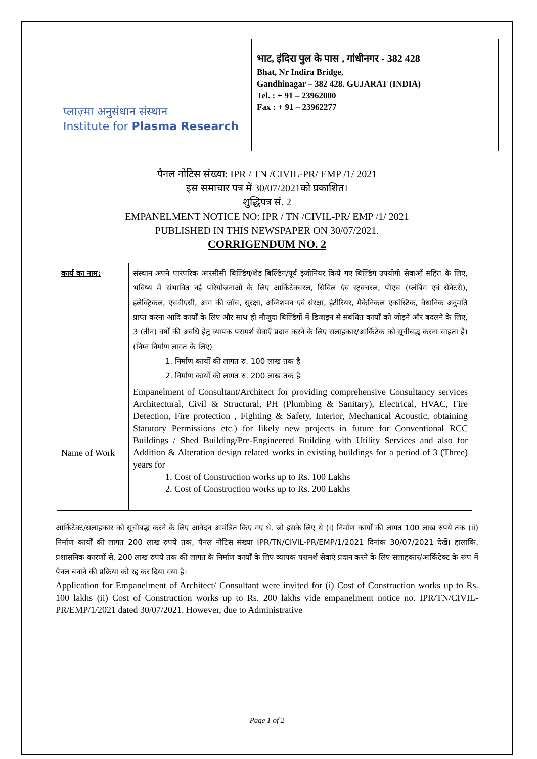प्लाज़्मा अनुसंधान संस्थान
Institute for Plasma Research
भाट, इंदिरा पुल के पास , गांधीनगर - 382 428
Bhat, Nr Indira Bridge,
Gandhinagar – 382 428. GUJARAT (INDIA)
Tel. : + 91 – 23962000
Fax : + 91 – 23962277
पैनल नोटिस संख्या: IPR / TN /CIVIL-PR/ EMP /1/ 2021
इस समाचार पत्र में 30/07/2021को प्रकाशित।
शुद्धिपत्र सं. 2
EMPANELMENT NOTICE NO: IPR / TN /CIVIL-PR/ EMP /1/ 2021
PUBLISHED IN THIS NEWSPAPER ON 30/07/2021.
CORRIGENDUM NO. 2
| कार्य का नाम: Name of Work | संस्थान अपने पारंपरिक आरसीसी बिल्डिंग/शेड बिल्डिंग/पूर्व इंजीनियर किये गए बिल्डिंग उपयोगी सेवाओं सहित के लिए, भविष्य में संभावित नई परियोजनाओं के लिए आर्किटेक्चरल, सिविल एंव स्ट्रक्चरल, पीएच (प्लंबिंग एवं सेनेटरी), इलेक्ट्रिकल, एचवीएसी, आग की जाँच, सुरक्षा, अग्निशमन एवं संरक्षा, इंटीरियर, मैकेनिकल एकॉस्टिक, वैधानिक अनुमति प्राप्त करना आदि कार्यों के लिए और साथ ही मौजूदा बिल्डिंगों में डिजाइन से संबंधित कार्यों को जोड़ने और बदलने के लिए, 3 (तीन) वर्षों की अवधि हेतु व्यापक परामर्श सेवाएँ प्रदान करने के लिए सलाहकार/आर्किटेक को सूचीबद्ध करना चाहता है। (निम्न निर्माण लागत के लिए) 1. निर्माण कार्यों की लागत रु. 100 लाख तक है 2. निर्माण कार्यों की लागत रु. 200 लाख तक है Empanelment of Consultant/Architect for providing comprehensive Consultancy services Architectural, Civil & Structural, PH (Plumbing & Sanitary), Electrical, HVAC, Fire Detection, Fire protection , Fighting & Safety, Interior, Mechanical Acoustic, obtaining Statutory Permissions etc.) for likely new projects in future for Conventional RCC Buildings / Shed Building/Pre-Engineered Building with Utility Services and also for Addition & Alteration design related works in existing buildings for a period of 3 (Three) years for 1. Cost of Construction works up to Rs. 100 Lakhs 2. Cost of Construction works up to Rs. 200 Lakhs |
आर्किटेक्ट/सलाहकार को सूचीबद्ध करने के लिए आवेदन आमंत्रित किए गए थे, जो इसके लिए थे (i) निर्माण कार्यों की लागत 100 लाख रुपये तक (ii) निर्माण कार्यों की लागत 200 लाख रुपये तक, पैनल नोटिस संख्या IPR/TN/CIVIL-PR/EMP/1/2021 दिनांक 30/07/2021 देखें। हालांकि, प्रशासनिक कारणों से, 200 लाख रुपये तक की लागत के निर्माण कार्यों के लिए व्यापक परामर्श सेवाएं प्रदान करने के लिए सलाहकार/आर्किटेक्ट के रूप में पैनल बनाने की प्रक्रिया को रद्द कर दिया गया है।
Application for Empanelment of Architect/ Consultant were invited for (i) Cost of Construction works up to Rs. 100 lakhs (ii) Cost of Construction works up to Rs. 200 lakhs vide empanelment notice no. IPR/TN/CIVIL-PR/EMP/1/2021 dated 30/07/2021. However, due to Administrative
Page 1 of 2